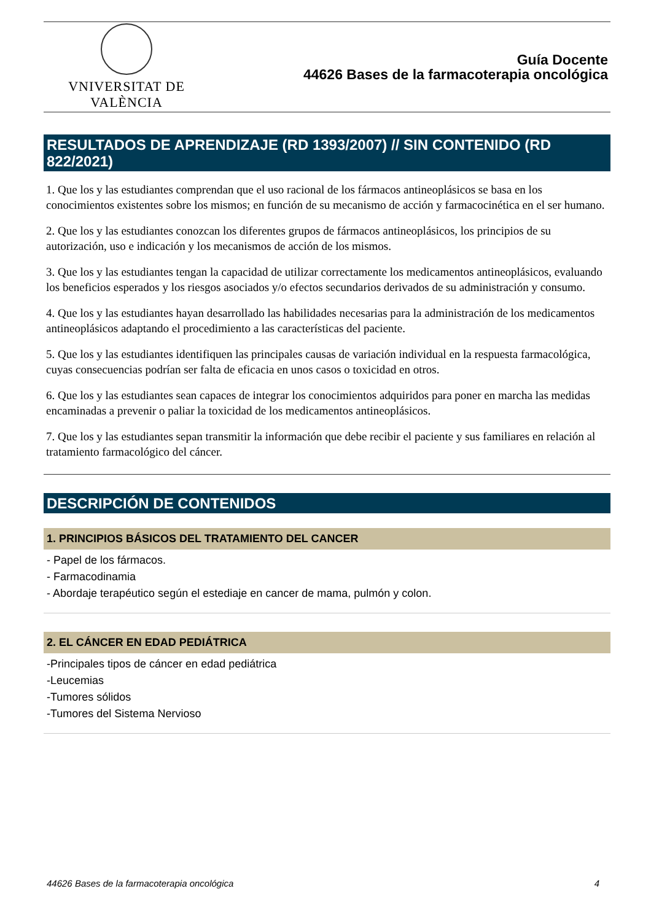VNIVERSITAT DE VALÈNCIA
Guía Docente
44626 Bases de la farmacoterapia oncológica
RESULTADOS DE APRENDIZAJE (RD 1393/2007) // SIN CONTENIDO (RD 822/2021)
1. Que los y las estudiantes comprendan que el uso racional de los fármacos antineoplásicos se basa en los conocimientos existentes sobre los mismos; en función de su mecanismo de acción y farmacocinética en el ser humano.
2. Que los y las estudiantes conozcan los diferentes grupos de fármacos antineoplásicos, los principios de su autorización, uso e indicación y los mecanismos de acción de los mismos.
3. Que los y las estudiantes tengan la capacidad de utilizar correctamente los medicamentos antineoplásicos, evaluando los beneficios esperados y los riesgos asociados y/o efectos secundarios derivados de su administración y consumo.
4. Que los y las estudiantes hayan desarrollado las habilidades necesarias para la administración de los medicamentos antineoplásicos adaptando el procedimiento a las características del paciente.
5. Que los y las estudiantes identifiquen las principales causas de variación individual en la respuesta farmacológica, cuyas consecuencias podrían ser falta de eficacia en unos casos o toxicidad en otros.
6. Que los y las estudiantes sean capaces de integrar los conocimientos adquiridos para poner en marcha las medidas encaminadas a prevenir o paliar la toxicidad de los medicamentos antineoplásicos.
7. Que los y las estudiantes sepan transmitir la información que debe recibir el paciente y sus familiares en relación al tratamiento farmacológico del cáncer.
DESCRIPCIÓN DE CONTENIDOS
1. PRINCIPIOS BÁSICOS DEL TRATAMIENTO DEL CANCER
- Papel de los fármacos.
- Farmacodinamia
- Abordaje terapéutico según el estediaje en cancer de mama, pulmón y colon.
2. EL CÁNCER EN EDAD PEDIÁTRICA
-Principales tipos de cáncer en edad pediátrica
-Leucemias
-Tumores sólidos
-Tumores del Sistema Nervioso
44626 Bases de la farmacoterapia oncológica 4